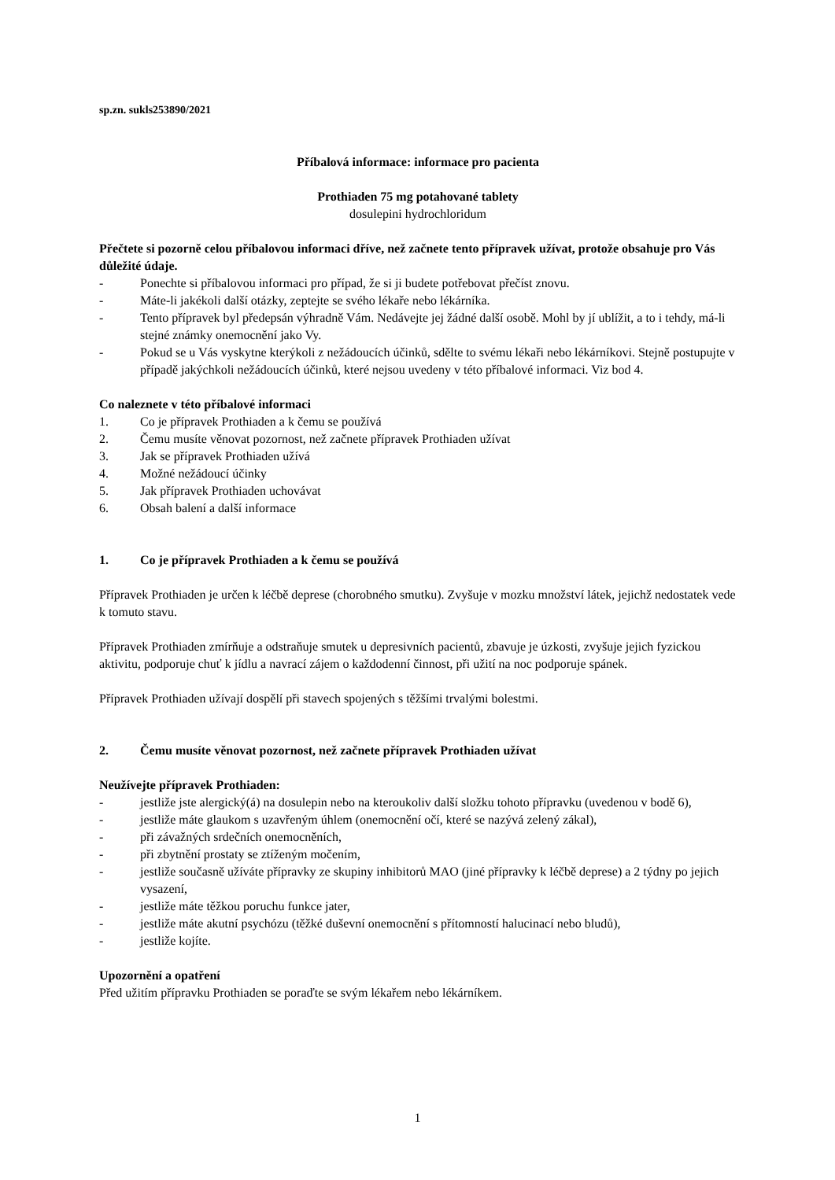sp.zn. sukls253890/2021
Příbalová informace: informace pro pacienta
Prothiaden 75 mg potahované tablety
dosulepini hydrochloridum
Přečtete si pozorně celou příbalovou informaci dříve, než začnete tento přípravek užívat, protože obsahuje pro Vás důležité údaje.
- Ponechte si příbalovou informaci pro případ, že si ji budete potřebovat přečíst znovu.
- Máte-li jakékoli další otázky, zeptejte se svého lékaře nebo lékárníka.
- Tento přípravek byl předepsán výhradně Vám. Nedávejte jej žádné další osobě. Mohl by jí ublížit, a to i tehdy, má-li stejné známky onemocnění jako Vy.
- Pokud se u Vás vyskytne kterýkoli z nežádoucích účinků, sdělte to svému lékaři nebo lékárníkovi. Stejně postupujte v případě jakýchkoli nežádoucích účinků, které nejsou uvedeny v této příbalové informaci. Viz bod 4.
Co naleznete v této příbalové informaci
1. Co je přípravek Prothiaden a k čemu se používá
2. Čemu musíte věnovat pozornost, než začnete přípravek Prothiaden užívat
3. Jak se přípravek Prothiaden užívá
4. Možné nežádoucí účinky
5. Jak přípravek Prothiaden uchovávat
6. Obsah balení a další informace
1. Co je přípravek Prothiaden a k čemu se používá
Přípravek Prothiaden je určen k léčbě deprese (chorobného smutku). Zvyšuje v mozku množství látek, jejichž nedostatek vede k tomuto stavu.
Přípravek Prothiaden zmírňuje a odstraňuje smutek u depresivních pacientů, zbavuje je úzkosti, zvyšuje jejich fyzickou aktivitu, podporuje chuť k jídlu a navrací zájem o každodenní činnost, při užití na noc podporuje spánek.
Přípravek Prothiaden užívají dospělí při stavech spojených s těžšími trvalými bolestmi.
2. Čemu musíte věnovat pozornost, než začnete přípravek Prothiaden užívat
Neužívejte přípravek Prothiaden:
- jestliže jste alergický(á) na dosulepin nebo na kteroukoliv další složku tohoto přípravku (uvedenou v bodě 6),
- jestliže máte glaukom s uzavřeným úhlem (onemocnění očí, které se nazývá zelený zákal),
- při závažných srdečních onemocněních,
- při zbytnění prostaty se ztíženým močením,
- jestliže současně užíváte přípravky ze skupiny inhibitorů MAO (jiné přípravky k léčbě deprese) a 2 týdny po jejich vysazení,
- jestliže máte těžkou poruchu funkce jater,
- jestliže máte akutní psychózu (těžké duševní onemocnění s přítomností halucinací nebo bludů),
- jestliže kojíte.
Upozornění a opatření
Před užitím přípravku Prothiaden se poraďte se svým lékařem nebo lékárníkem.
1